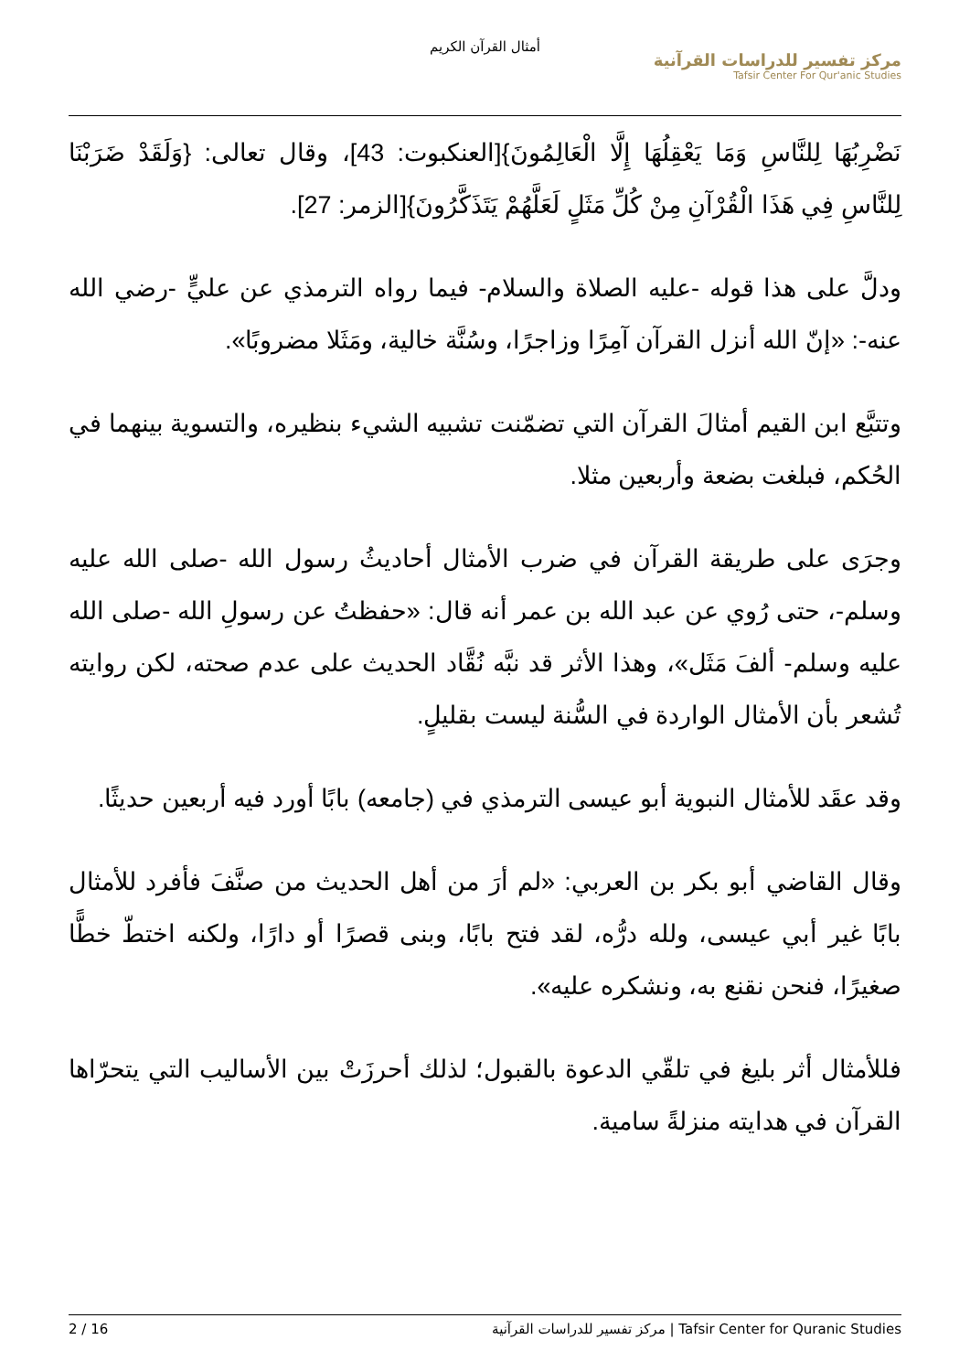أمثال القرآن الكريم
مركز تفسير للدراسات القرآنية
Tafsir Center For Qur'anic Studies
نَضْرِبُهَا لِلنَّاسِ وَمَا يَعْقِلُهَا إِلَّا الْعَالِمُونَ}[العنكبوت: 43]، وقال تعالى: {وَلَقَدْ ضَرَبْنَا لِلنَّاسِ فِي هَذَا الْقُرْآنِ مِنْ كُلِّ مَثَلٍ لَعَلَّهُمْ يَتَذَكَّرُونَ}[الزمر: 27].
ودلَّ على هذا قوله -عليه الصلاة والسلام- فيما رواه الترمذي عن عليٍّ -رضي الله عنه-: «إنّ الله أنزل القرآن آمِرًا وزاجرًا، وسُنَّة خالية، ومَثَلا مضروبًا».
وتتبَّع ابن القيم أمثالَ القرآن التي تضمّنت تشبيه الشيء بنظيره، والتسوية بينهما في الحُكم، فبلغت بضعة وأربعين مثلا.
وجرَى على طريقة القرآن في ضرب الأمثال أحاديثُ رسول الله -صلى الله عليه وسلم-، حتى رُوي عن عبد الله بن عمر أنه قال: «حفظتُ عن رسولِ الله -صلى الله عليه وسلم- ألفَ مَثَل»، وهذا الأثر قد نبَّه نُقَّاد الحديث على عدم صحته، لكن روايته تُشعر بأن الأمثال الواردة في السُّنة ليست بقليلٍ.
وقد عقَد للأمثال النبوية أبو عيسى الترمذي في (جامعه) بابًا أورد فيه أربعين حديثًا.
وقال القاضي أبو بكر بن العربي: «لم أرَ من أهل الحديث من صنَّفَ فأفرد للأمثال بابًا غير أبي عيسى، ولله درُّه، لقد فتح بابًا، وبنى قصرًا أو دارًا، ولكنه اختطّ خطًّا صغيرًا، فنحن نقنع به، ونشكره عليه».
فللأمثال أثر بليغ في تلقّي الدعوة بالقبول؛ لذلك أحرزَتْ بين الأساليب التي يتحرّاها القرآن في هدايته منزلةً سامية.
2 / 16 مركز تفسير للدراسات القرآنية | Tafsir Center for Quranic Studies